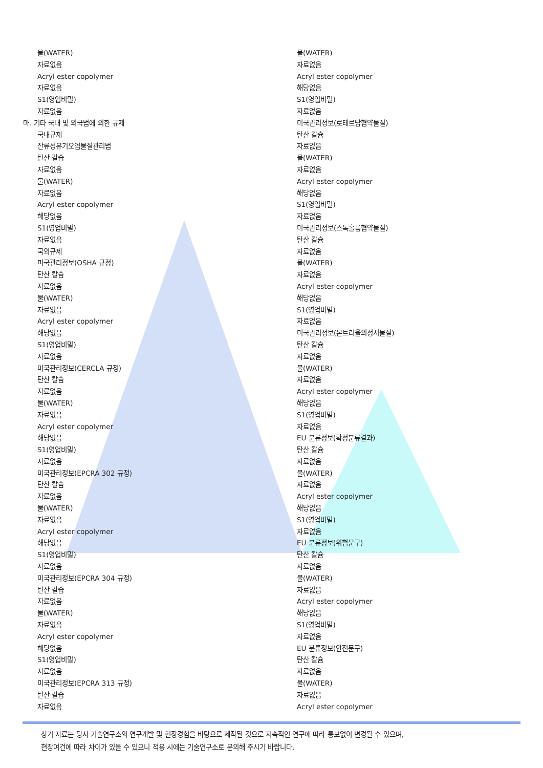물(WATER)
자료없음
Acryl ester copolymer
자료없음
S1(영업비밀)
자료없음
마. 기타 국내 및 외국법에 의한 규제
국내규제
잔류성유기오염물질관리법
탄산 칼슘
자료없음
물(WATER)
자료없음
Acryl ester copolymer
해당없음
S1(영업비밀)
자료없음
국외규제
미국관리정보(OSHA 규정)
탄산 칼슘
자료없음
물(WATER)
자료없음
Acryl ester copolymer
해당없음
S1(영업비밀)
자료없음
미국관리정보(CERCLA 규정)
탄산 칼슘
자료없음
물(WATER)
자료없음
Acryl ester copolymer
해당없음
S1(영업비밀)
자료없음
미국관리정보(EPCRA 302 규정)
탄산 칼슘
자료없음
물(WATER)
자료없음
Acryl ester copolymer
해당없음
S1(영업비밀)
자료없음
미국관리정보(EPCRA 304 규정)
탄산 칼슘
자료없음
물(WATER)
자료없음
Acryl ester copolymer
해당없음
S1(영업비밀)
자료없음
미국관리정보(EPCRA 313 규정)
탄산 칼슘
자료없음
물(WATER)
자료없음
Acryl ester copolymer
해당없음
S1(영업비밀)
자료없음
미국관리정보(로테르담협약물질)
탄산 칼슘
자료없음
물(WATER)
자료없음
Acryl ester copolymer
해당없음
S1(영업비밀)
자료없음
미국관리정보(스톡홀름협약물질)
탄산 칼슘
자료없음
물(WATER)
자료없음
Acryl ester copolymer
해당없음
S1(영업비밀)
자료없음
미국관리정보(몬트리올의정서물질)
탄산 칼슘
자료없음
물(WATER)
자료없음
Acryl ester copolymer
해당없음
S1(영업비밀)
자료없음
EU 분류정보(확정분류결과)
탄산 칼슘
자료없음
물(WATER)
자료없음
Acryl ester copolymer
해당없음
S1(영업비밀)
자료없음
EU 분류정보(위험문구)
탄산 칼슘
자료없음
물(WATER)
자료없음
Acryl ester copolymer
해당없음
S1(영업비밀)
자료없음
EU 분류정보(안전문구)
탄산 칼슘
자료없음
물(WATER)
자료없음
Acryl ester copolymer
상기 자료는 당사 기술연구소의 연구개발 및 현장경험을 바탕으로 제작된 것으로 지속적인 연구에 따라 통보없이 변경될 수 있으며,
현장여건에 따라 차이가 있을 수 있으니 적용 시에는 기술연구소로 문의해 주시기 바랍니다.